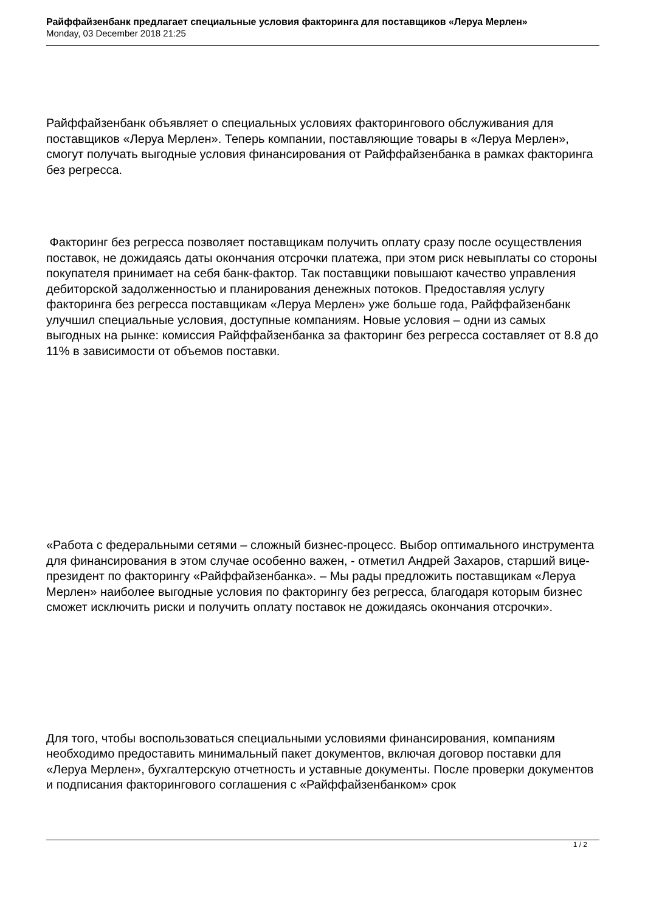Райффайзенбанк предлагает специальные условия факторинга для поставщиков «Леруа Мерлен»
Monday, 03 December 2018 21:25
Райффайзенбанк объявляет о специальных условиях факторингового обслуживания для поставщиков «Леруа Мерлен». Теперь компании, поставляющие товары в «Леруа Мерлен», смогут получать выгодные условия финансирования от Райффайзенбанка в рамках факторинга без регресса.
Факторинг без регресса позволяет поставщикам получить оплату сразу после осуществления поставок, не дожидаясь даты окончания отсрочки платежа, при этом риск невыплаты со стороны покупателя принимает на себя банк-фактор. Так поставщики повышают качество управления дебиторской задолженностью и планирования денежных потоков. Предоставляя услугу факторинга без регресса поставщикам «Леруа Мерлен» уже больше года, Райффайзенбанк улучшил специальные условия, доступные компаниям. Новые условия – одни из самых выгодных на рынке: комиссия Райффайзенбанка за факторинг без регресса составляет от 8.8 до 11% в зависимости от объемов поставки.
«Работа с федеральными сетями – сложный бизнес-процесс. Выбор оптимального инструмента для финансирования в этом случае особенно важен, - отметил Андрей Захаров, старший вице-президент по факторингу «Райффайзенбанка». – Мы рады предложить поставщикам «Леруа Мерлен» наиболее выгодные условия по факторингу без регресса, благодаря которым бизнес сможет исключить риски и получить оплату поставок не дожидаясь окончания отсрочки».
Для того, чтобы воспользоваться специальными условиями финансирования, компаниям необходимо предоставить минимальный пакет документов, включая договор поставки для «Леруа Мерлен», бухгалтерскую отчетность и уставные документы. После проверки документов и подписания факторингового соглашения с «Райффайзенбанком» срок
1 / 2